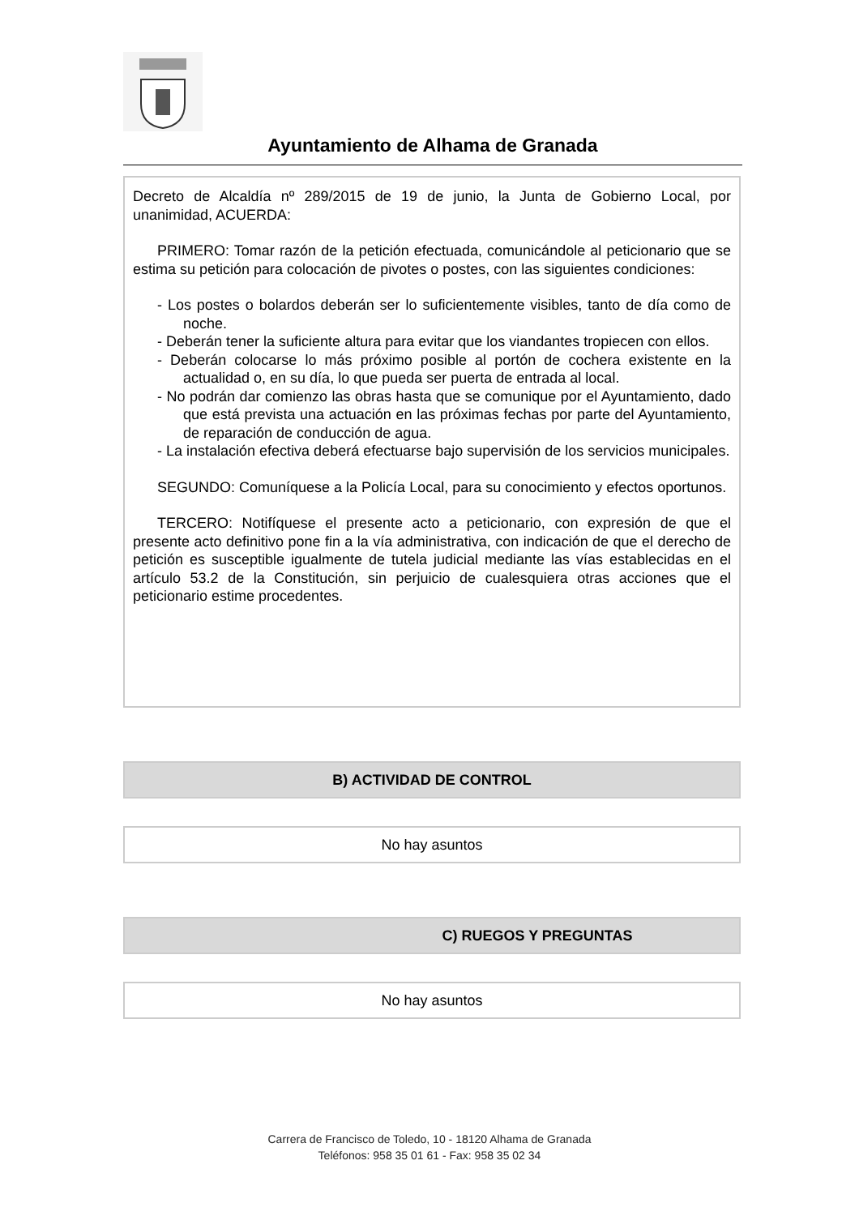Ayuntamiento de Alhama de Granada
Decreto de Alcaldía nº 289/2015 de 19 de junio, la Junta de Gobierno Local, por unanimidad, ACUERDA:
PRIMERO: Tomar razón de la petición efectuada, comunicándole al peticionario que se estima su petición para colocación de pivotes o postes, con las siguientes condiciones:
- Los postes o bolardos deberán ser lo suficientemente visibles, tanto de día como de noche.
- Deberán tener la suficiente altura para evitar que los viandantes tropiecen con ellos.
- Deberán colocarse lo más próximo posible al portón de cochera existente en la actualidad o, en su día, lo que pueda ser puerta de entrada al local.
- No podrán dar comienzo las obras hasta que se comunique por el Ayuntamiento, dado que está prevista una actuación en las próximas fechas por parte del Ayuntamiento, de reparación de conducción de agua.
- La instalación efectiva deberá efectuarse bajo supervisión de los servicios municipales.
SEGUNDO: Comuníquese a la Policía Local, para su conocimiento y efectos oportunos.
TERCERO: Notifíquese el presente acto a peticionario, con expresión de que el presente acto definitivo pone fin a la vía administrativa, con indicación de que el derecho de petición es susceptible igualmente de tutela judicial mediante las vías establecidas en el artículo 53.2 de la Constitución, sin perjuicio de cualesquiera otras acciones que el peticionario estime procedentes.
B) ACTIVIDAD DE CONTROL
No hay asuntos
C) RUEGOS Y PREGUNTAS
No hay asuntos
Carrera de Francisco de Toledo, 10 - 18120 Alhama de Granada
Teléfonos: 958 35 01 61 - Fax: 958 35 02 34